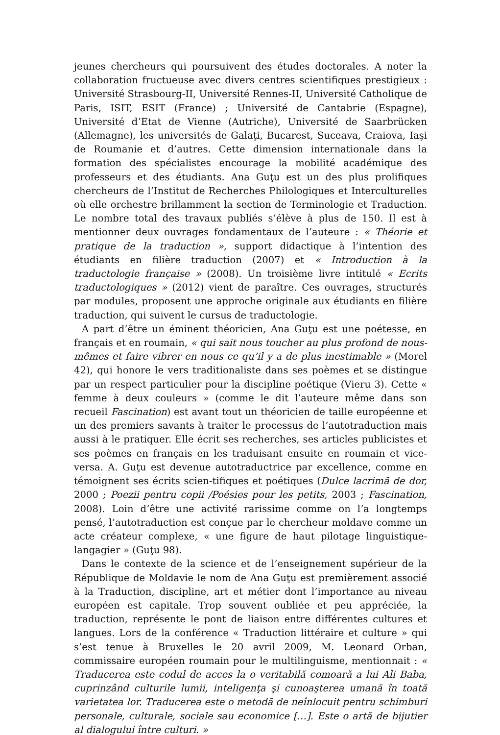jeunes chercheurs qui poursuivent des études doctorales. A noter la collaboration fructueuse avec divers centres scientifiques prestigieux : Université Strasbourg-II, Université Rennes-II, Université Catholique de Paris, ISIT, ESIT (France) ; Université de Cantabrie (Espagne), Université d’Etat de Vienne (Autriche), Université de Saarbrücken (Allemagne), les universités de Galaţi, Bucarest, Suceava, Craiova, Iaşi de Roumanie et d’autres. Cette dimension internationale dans la formation des spécialistes encourage la mobilité académique des professeurs et des étudiants. Ana Guţu est un des plus prolifiques chercheurs de l’Institut de Recherches Philologiques et Interculturelles où elle orchestre brillamment la section de Terminologie et Traduction. Le nombre total des travaux publiés s’élève à plus de 150. Il est à mentionner deux ouvrages fondamentaux de l’auteure : « Théorie et pratique de la traduction », support didactique à l’intention des étudiants en filière traduction (2007) et « Introduction à la traductologie française » (2008). Un troisième livre intitulé « Ecrits traductologiques » (2012) vient de paraître. Ces ouvrages, structurés par modules, proposent une approche originale aux étudiants en filière traduction, qui suivent le cursus de traductologie.
A part d’être un éminent théoricien, Ana Guţu est une poétesse, en français et en roumain, « qui sait nous toucher au plus profond de nous-mêmes et faire vibrer en nous ce qu’il y a de plus inestimable » (Morel 42), qui honore le vers traditionaliste dans ses poèmes et se distingue par un respect particulier pour la discipline poétique (Vieru 3). Cette « femme à deux couleurs » (comme le dit l’auteure même dans son recueil Fascination) est avant tout un théoricien de taille européenne et un des premiers savants à traiter le processus de l’autotraduction mais aussi à le pratiquer. Elle écrit ses recherches, ses articles publicistes et ses poèmes en français en les traduisant ensuite en roumain et vice-versa. A. Guţu est devenue autotraductrice par excellence, comme en témoignent ses écrits scien-tifiques et poétiques (Dulce lacrimă de dor, 2000 ; Poezii pentru copii /Poésies pour les petits, 2003 ; Fascination, 2008). Loin d’être une activité rarissime comme on l’a longtemps pensé, l’autotraduction est conçue par le chercheur moldave comme un acte créateur complexe, « une figure de haut pilotage linguistique-langagier » (Guţu 98).
Dans le contexte de la science et de l’enseignement supérieur de la République de Moldavie le nom de Ana Guţu est premièrement associé à la Traduction, discipline, art et métier dont l’importance au niveau européen est capitale. Trop souvent oubliée et peu appréciée, la traduction, représente le pont de liaison entre différentes cultures et langues. Lors de la conférence « Traduction littéraire et culture » qui s’est tenue à Bruxelles le 20 avril 2009, M. Leonard Orban, commissaire européen roumain pour le multilinguisme, mentionnait : « Traducerea este codul de acces la o veritabilă comoară a lui Ali Baba, cuprinzând culturile lumii, inteligenţa şi cunoaşterea umană în toată varietatea lor. Traducerea este o metodă de neînlocuit pentru schimburi personale, culturale, sociale sau economice […]. Este o artă de bijutier al dialogului între culturi. »